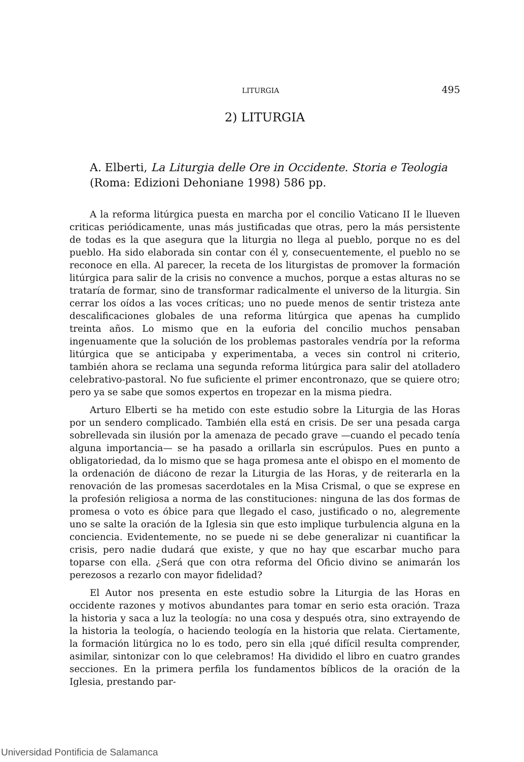LITURGIA 495
2) LITURGIA
A. Elberti, La Liturgia delle Ore in Occidente. Storia e Teologia (Roma: Edizioni Dehoniane 1998) 586 pp.
A la reforma litúrgica puesta en marcha por el concilio Vaticano II le llueven criticas periódicamente, unas más justificadas que otras, pero la más persistente de todas es la que asegura que la liturgia no llega al pueblo, porque no es del pueblo. Ha sido elaborada sin contar con él y, consecuentemente, el pueblo no se reconoce en ella. Al parecer, la receta de los liturgistas de promover la formación litúrgica para salir de la crisis no convence a muchos, porque a estas alturas no se trataría de formar, sino de transformar radicalmente el universo de la liturgia. Sin cerrar los oídos a las voces críticas; uno no puede menos de sentir tristeza ante descalificaciones globales de una reforma litúrgica que apenas ha cumplido treinta años. Lo mismo que en la euforia del concilio muchos pensaban ingenuamente que la solución de los problemas pastorales vendría por la reforma litúrgica que se anticipaba y experimentaba, a veces sin control ni criterio, también ahora se reclama una segunda reforma litúrgica para salir del atolladero celebrativo-pastoral. No fue suficiente el primer encontronazo, que se quiere otro; pero ya se sabe que somos expertos en tropezar en la misma piedra.
Arturo Elberti se ha metido con este estudio sobre la Liturgia de las Horas por un sendero complicado. También ella está en crisis. De ser una pesada carga sobrellevada sin ilusión por la amenaza de pecado grave —cuando el pecado tenía alguna importancia— se ha pasado a orillarla sin escrúpulos. Pues en punto a obligatoriedad, da lo mismo que se haga promesa ante el obispo en el momento de la ordenación de diácono de rezar la Liturgia de las Horas, y de reiterarla en la renovación de las promesas sacerdotales en la Misa Crismal, o que se exprese en la profesión religiosa a norma de las constituciones: ninguna de las dos formas de promesa o voto es óbice para que llegado el caso, justificado o no, alegremente uno se salte la oración de la Iglesia sin que esto implique turbulencia alguna en la conciencia. Evidentemente, no se puede ni se debe generalizar ni cuantificar la crisis, pero nadie dudará que existe, y que no hay que escarbar mucho para toparse con ella. ¿Será que con otra reforma del Oficio divino se animarán los perezosos a rezarlo con mayor fidelidad?
El Autor nos presenta en este estudio sobre la Liturgia de las Horas en occidente razones y motivos abundantes para tomar en serio esta oración. Traza la historia y saca a luz la teología: no una cosa y después otra, sino extrayendo de la historia la teología, o haciendo teología en la historia que relata. Ciertamente, la formación litúrgica no lo es todo, pero sin ella ¡qué difícil resulta comprender, asimilar, sintonizar con lo que celebramos! Ha dividido el libro en cuatro grandes secciones. En la primera perfila los fundamentos bíblicos de la oración de la Iglesia, prestando par-
Universidad Pontificia de Salamanca